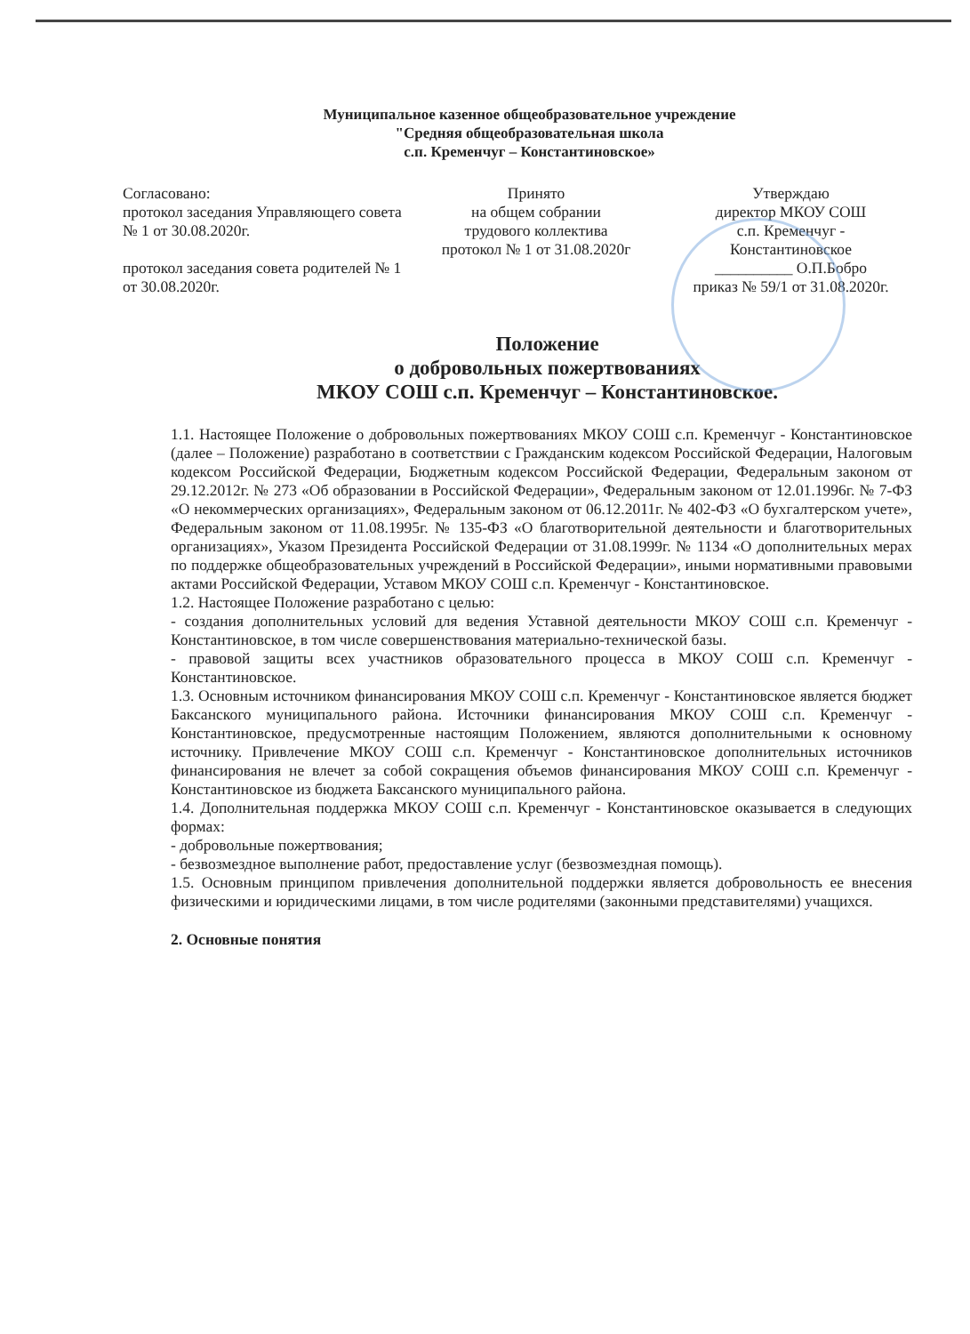Муниципальное казенное общеобразовательное учреждение
"Средняя общеобразовательная школа
с.п. Кременчуг – Константиновское»
Согласовано:
протокол заседания Управляющего совета № 1 от 30.08.2020г.
протокол заседания совета родителей № 1 от 30.08.2020г.
Принято
на общем собрании
трудового коллектива
протокол № 1 от 31.08.2020г
Утверждаю
директор МКОУ СОШ
с.п. Кременчуг -
Константиновское
__________ О.П.Бобро
приказ № 59/1 от 31.08.2020г.
Положение
о добровольных пожертвованиях
МКОУ СОШ с.п. Кременчуг – Константиновское.
1.1. Настоящее Положение о добровольных пожертвованиях МКОУ СОШ с.п. Кременчуг - Константиновское (далее – Положение) разработано в соответствии с Гражданским кодексом Российской Федерации, Налоговым кодексом Российской Федерации, Бюджетным кодексом Российской Федерации, Федеральным законом от 29.12.2012г. № 273 «Об образовании в Российской Федерации», Федеральным законом от 12.01.1996г. № 7-ФЗ «О некоммерческих организациях», Федеральным законом от 06.12.2011г. № 402-ФЗ «О бухгалтерском учете», Федеральным законом от 11.08.1995г. № 135-ФЗ «О благотворительной деятельности и благотворительных организациях», Указом Президента Российской Федерации от 31.08.1999г. № 1134 «О дополнительных мерах по поддержке общеобразовательных учреждений в Российской Федерации», иными нормативными правовыми актами Российской Федерации, Уставом МКОУ СОШ с.п. Кременчуг - Константиновское.
1.2. Настоящее Положение разработано с целью:
- создания дополнительных условий для ведения Уставной деятельности МКОУ СОШ с.п. Кременчуг - Константиновское, в том числе совершенствования материально-технической базы.
- правовой защиты всех участников образовательного процесса в МКОУ СОШ с.п. Кременчуг - Константиновское.
1.3. Основным источником финансирования МКОУ СОШ с.п. Кременчуг - Константиновское является бюджет Баксанского муниципального района. Источники финансирования МКОУ СОШ с.п. Кременчуг - Константиновское, предусмотренные настоящим Положением, являются дополнительными к основному источнику. Привлечение МКОУ СОШ с.п. Кременчуг - Константиновское дополнительных источников финансирования не влечет за собой сокращения объемов финансирования МКОУ СОШ с.п. Кременчуг - Константиновское из бюджета Баксанского муниципального района.
1.4. Дополнительная поддержка МКОУ СОШ с.п. Кременчуг - Константиновское оказывается в следующих формах:
- добровольные пожертвования;
- безвозмездное выполнение работ, предоставление услуг (безвозмездная помощь).
1.5. Основным принципом привлечения дополнительной поддержки является добровольность ее внесения физическими и юридическими лицами, в том числе родителями (законными представителями) учащихся.
2. Основные понятия